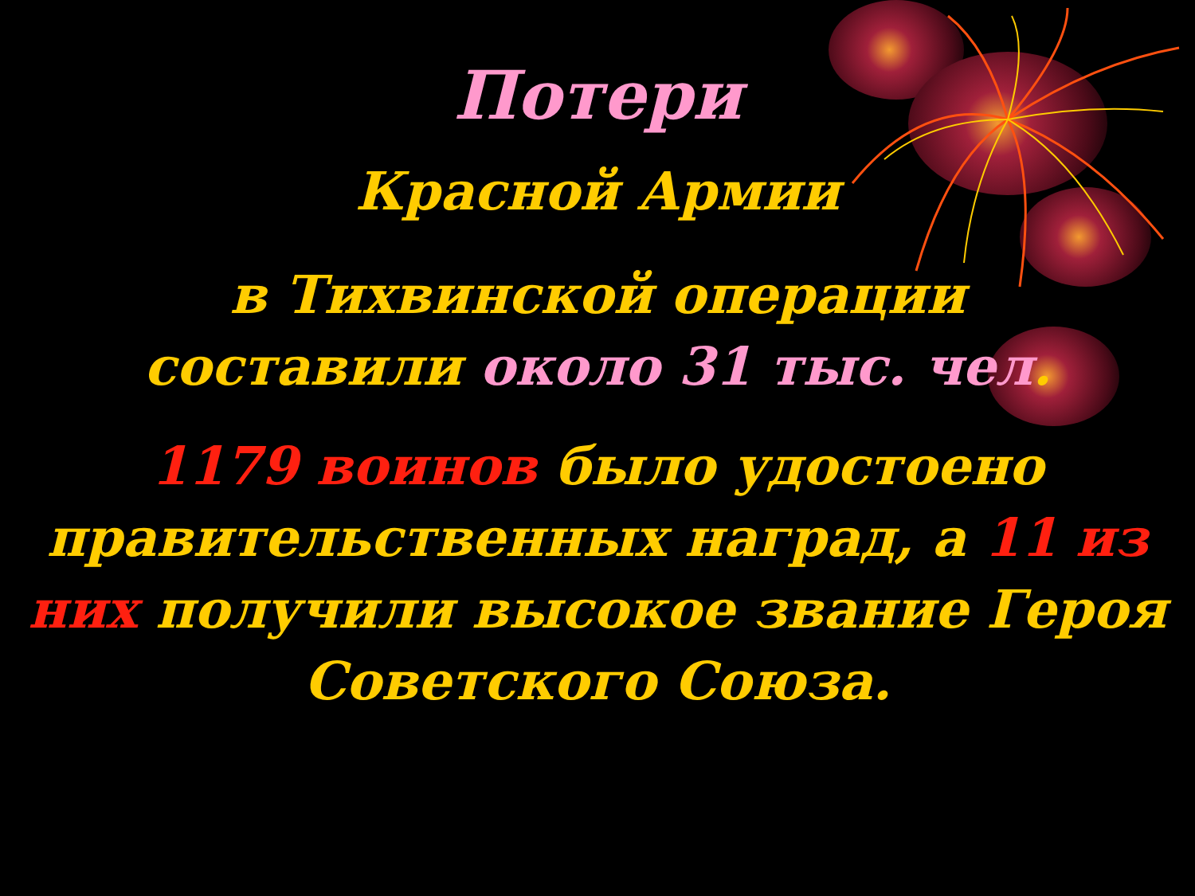Потери
Красной Армии
в Тихвинской операции
составили около 31 тыс. чел.
1179 воинов было удостоено правительственных наград, а 11 из них получили высокое звание Героя Советского Союза.